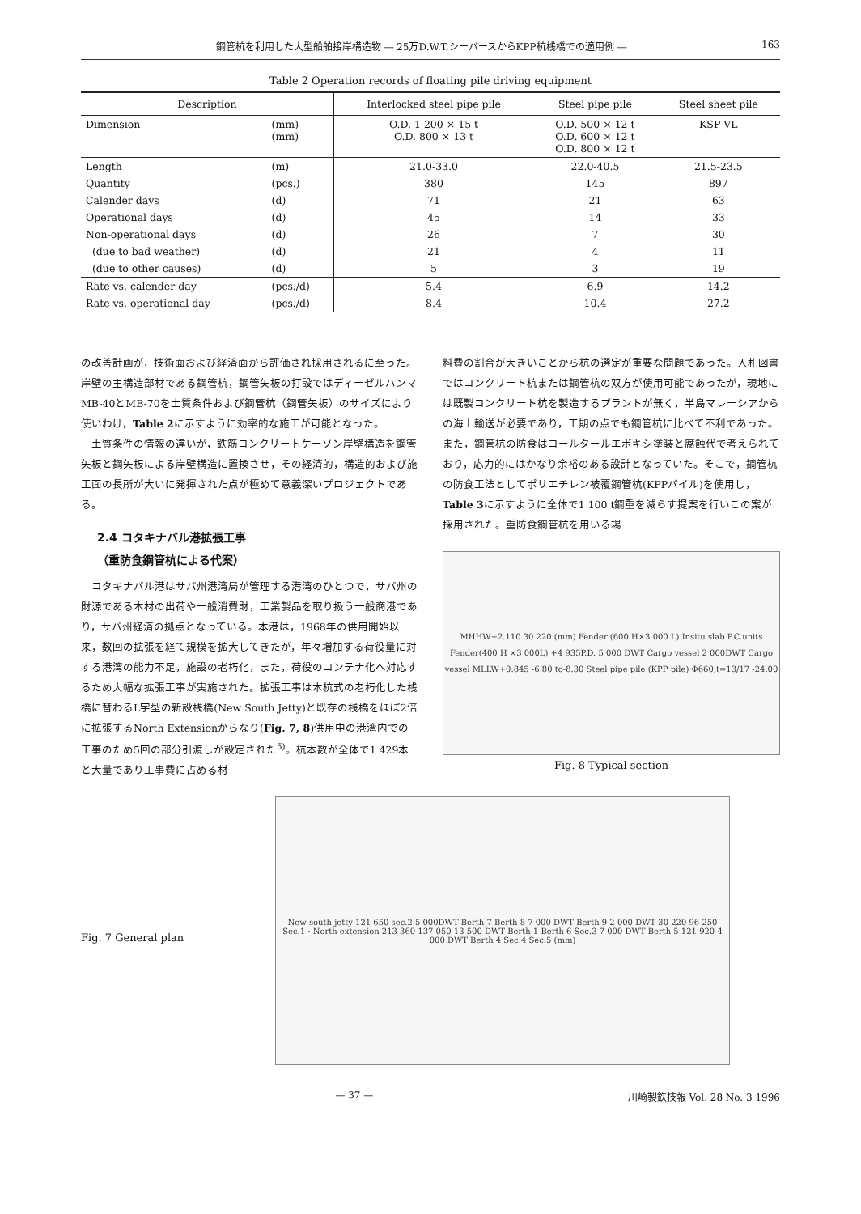鋼管杭を利用した大型船舶接岸構造物 ― 25万D.W.T.シーバースからKPP杭桟橋での適用例 ― 163
Table 2 Operation records of floating pile driving equipment
| Description | | Interlocked steel pipe pile | Steel pipe pile | Steel sheet pile |
| --- | --- | --- | --- | --- |
| Dimension | (mm) (mm) | O.D. 1 200 × 15 t O.D. 800 × 13 t | O.D. 500 × 12 t O.D. 600 × 12 t O.D. 800 × 12 t | KSP VL |
| Length | (m) | 21.0-33.0 | 22.0-40.5 | 21.5-23.5 |
| Quantity | (pcs.) | 380 | 145 | 897 |
| Calender days | (d) | 71 | 21 | 63 |
| Operational days | (d) | 45 | 14 | 33 |
| Non-operational days | (d) | 26 | 7 | 30 |
| (due to bad weather) | (d) | 21 | 4 | 11 |
| (due to other causes) | (d) | 5 | 3 | 19 |
| Rate vs. calender day | (pcs./d) | 5.4 | 6.9 | 14.2 |
| Rate vs. operational day | (pcs./d) | 8.4 | 10.4 | 27.2 |
の改善計画が，技術面および経済面から評価され採用されるに至った。岸壁の主構造部材である鋼管杭，鋼管矢板の打設ではディーゼルハンマMB-40とMB-70を土質条件および鋼管杭（鋼管矢板）のサイズにより使いわけ，Table 2に示すように効率的な施工が可能となった。
　土質条件の情報の違いが，鉄筋コンクリートケーソン岸壁構造を鋼管矢板と鋼矢板による岸壁構造に置換させ，その経済的，構造的および施工面の長所が大いに発揮された点が極めて意義深いプロジェクトである。
2.4 コタキナバル港拡張工事
（重防食鋼管杭による代案）
　コタキナバル港はサバ州港湾局が管理する港湾のひとつで，サバ州の財源である木材の出荷や一般消費財，工業製品を取り扱う一般商港であり，サバ州経済の拠点となっている。本港は，1968年の供用開始以来，数回の拡張を経て規模を拡大してきたが，年々増加する荷役量に対する港湾の能力不足，施設の老朽化，また，荷役のコンテナ化へ対応するため大幅な拡張工事が実施された。拡張工事は木杭式の老朽化した桟橋に替わるL字型の新設桟橋(New South Jetty)と既存の桟橋をほぼ2倍に拡張するNorth Extensionからなり(Fig. 7, 8)供用中の港湾内での工事のため5回の部分引渡しが設定された<sup>5)</sup>。杭本数が全体で1 429本と大量であり工事費に占める材
料費の割合が大きいことから杭の選定が重要な問題であった。入札図書ではコンクリート杭または鋼管杭の双方が使用可能であったが，現地には既製コンクリート杭を製造するプラントが無く，半島マレーシアからの海上輸送が必要であり，工期の点でも鋼管杭に比べて不利であった。また，鋼管杭の防食はコールタールエポキシ塗装と腐蝕代で考えられており，応力的にはかなり余裕のある設計となっていた。そこで，鋼管杭の防食工法としてポリエチレン被覆鋼管杭(KPPパイル)を使用し，Table 3に示すように全体で1 100 t鋼重を減らす提案を行いこの案が採用された。重防食鋼管杭を用いる場
MHHW+2.110 30 220 (mm) Fender (600 H×3 000 L) Insitu slab P.C.units Fender(400 H ×3 000L) +4 935P.D. 5 000 DWT Cargo vessel 2 000DWT Cargo vessel MLLW+0.845 -6.80 to-8.30 Steel pipe pile (KPP pile) Φ660,t=13/17 -24.00
Fig. 8 Typical section
Fig. 7 General plan
New south jetty 121 650 sec.2 5 000DWT Berth 7 Berth 8 7 000 DWT Berth 9 2 000 DWT 30 220 96 250 Sec.1 · North extension 213 360 137 050 13 500 DWT Berth 1 Berth 6 Sec.3 7 000 DWT Berth 5 121 920 4 000 DWT Berth 4 Sec.4 Sec.5 (mm)
— 37 — 川崎製鉄技報 Vol. 28 No. 3 1996